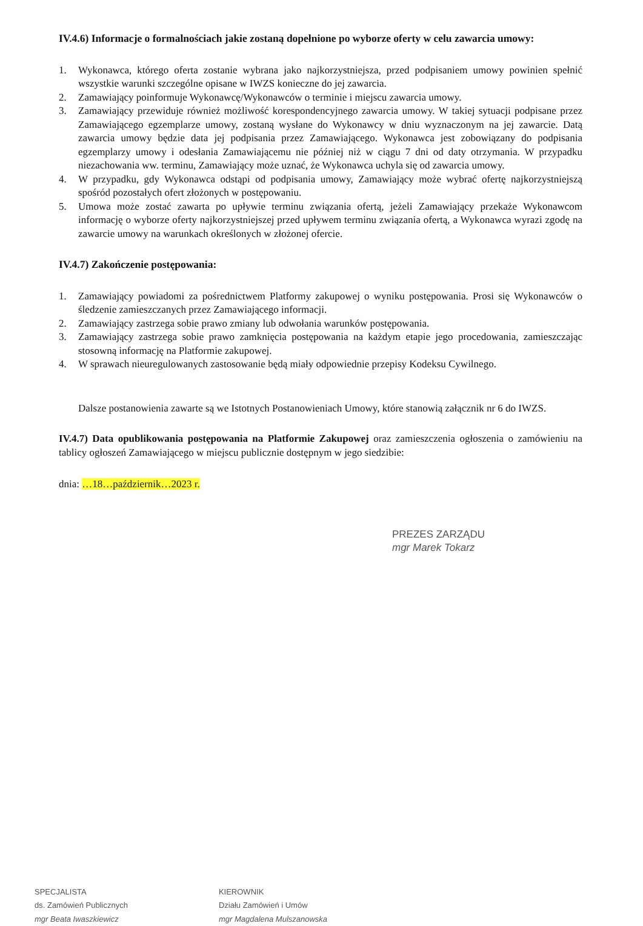IV.4.6) Informacje o formalnościach jakie zostaną dopełnione po wyborze oferty w celu zawarcia umowy:
1. Wykonawca, którego oferta zostanie wybrana jako najkorzystniejsza, przed podpisaniem umowy powinien spełnić wszystkie warunki szczególne opisane w IWZS konieczne do jej zawarcia.
2. Zamawiający poinformuje Wykonawcę/Wykonawców o terminie i miejscu zawarcia umowy.
3. Zamawiający przewiduje również możliwość korespondencyjnego zawarcia umowy. W takiej sytuacji podpisane przez Zamawiającego egzemplarze umowy, zostaną wysłane do Wykonawcy w dniu wyznaczonym na jej zawarcie. Datą zawarcia umowy będzie data jej podpisania przez Zamawiającego. Wykonawca jest zobowiązany do podpisania egzemplarzy umowy i odesłania Zamawiającemu nie później niż w ciągu 7 dni od daty otrzymania. W przypadku niezachowania ww. terminu, Zamawiający może uznać, że Wykonawca uchyla się od zawarcia umowy.
4. W przypadku, gdy Wykonawca odstąpi od podpisania umowy, Zamawiający może wybrać ofertę najkorzystniejszą spośród pozostałych ofert złożonych w postępowaniu.
5. Umowa może zostać zawarta po upływie terminu związania ofertą, jeżeli Zamawiający przekaże Wykonawcom informację o wyborze oferty najkorzystniejszej przed upływem terminu związania ofertą, a Wykonawca wyrazi zgodę na zawarcie umowy na warunkach określonych w złożonej ofercie.
IV.4.7) Zakończenie postępowania:
1. Zamawiający powiadomi za pośrednictwem Platformy zakupowej o wyniku postępowania. Prosi się Wykonawców o śledzenie zamieszczanych przez Zamawiającego informacji.
2. Zamawiający zastrzega sobie prawo zmiany lub odwołania warunków postępowania.
3. Zamawiający zastrzega sobie prawo zamknięcia postępowania na każdym etapie jego procedowania, zamieszczając stosowną informację na Platformie zakupowej.
4. W sprawach nieuregulowanych zastosowanie będą miały odpowiednie przepisy Kodeksu Cywilnego.
Dalsze postanowienia zawarte są we Istotnych Postanowieniach Umowy, które stanowią załącznik nr 6 do IWZS.
IV.4.7) Data opublikowania postępowania na Platformie Zakupowej oraz zamieszczenia ogłoszenia o zamówieniu na tablicy ogłoszeń Zamawiającego w miejscu publicznie dostępnym w jego siedzibie:
dnia: …18…październik…2023 r.
PREZES ZARZĄDU
mgr Marek Tokarz
SPECJALISTA
ds. Zamówień Publicznych
mgr Beata Iwaszkiewicz
KIEROWNIK
Działu Zamówień i Umów
mgr Magdalena Mulszanowska